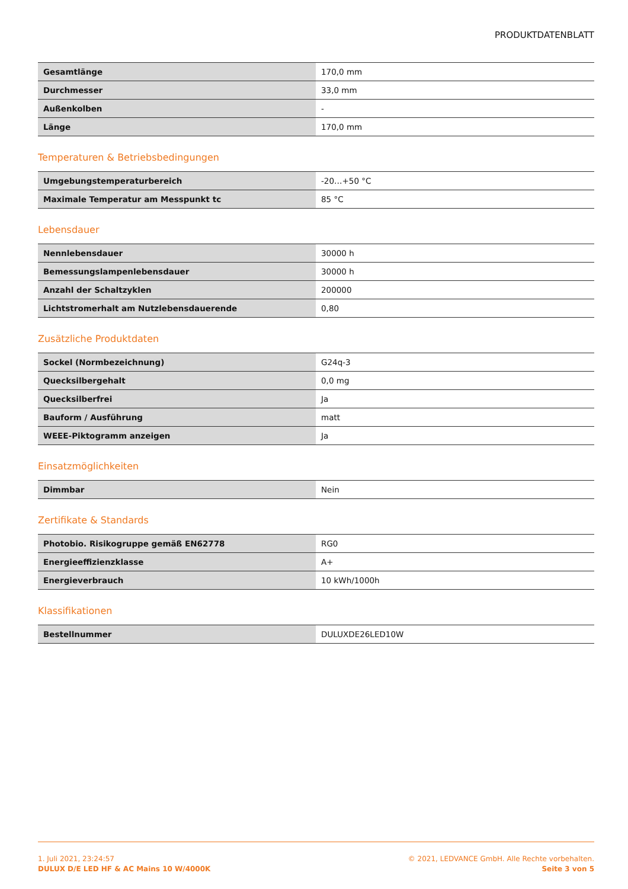PRODUKTDATENBLATT
| Gesamtlänge | 170,0 mm |
| Durchmesser | 33,0 mm |
| Außenkolben | - |
| Länge | 170,0 mm |
Temperaturen & Betriebsbedingungen
| Umgebungstemperaturbereich | -20…+50 °C |
| Maximale Temperatur am Messpunkt tc | 85 °C |
Lebensdauer
| Nennlebensdauer | 30000 h |
| Bemessungslampenlebensdauer | 30000 h |
| Anzahl der Schaltzyklen | 200000 |
| Lichtstromerhalt am Nutzlebensdauerende | 0,80 |
Zusätzliche Produktdaten
| Sockel (Normbezeichnung) | G24q-3 |
| Quecksilbergehalt | 0,0 mg |
| Quecksilberfrei | Ja |
| Bauform / Ausführung | matt |
| WEEE-Piktogramm anzeigen | Ja |
Einsatzmöglichkeiten
| Dimmbar | Nein |
Zertifikate & Standards
| Photobio. Risikogruppe gemäß EN62778 | RG0 |
| Energieeffizienzklasse | A+ |
| Energieverbrauch | 10 kWh/1000h |
Klassifikationen
| Bestellnummer | DULUXDE26LED10W |
1. Juli 2021, 23:24:57
DULUX D/E LED HF & AC Mains 10 W/4000K
© 2021, LEDVANCE GmbH. Alle Rechte vorbehalten.
Seite 3 von 5